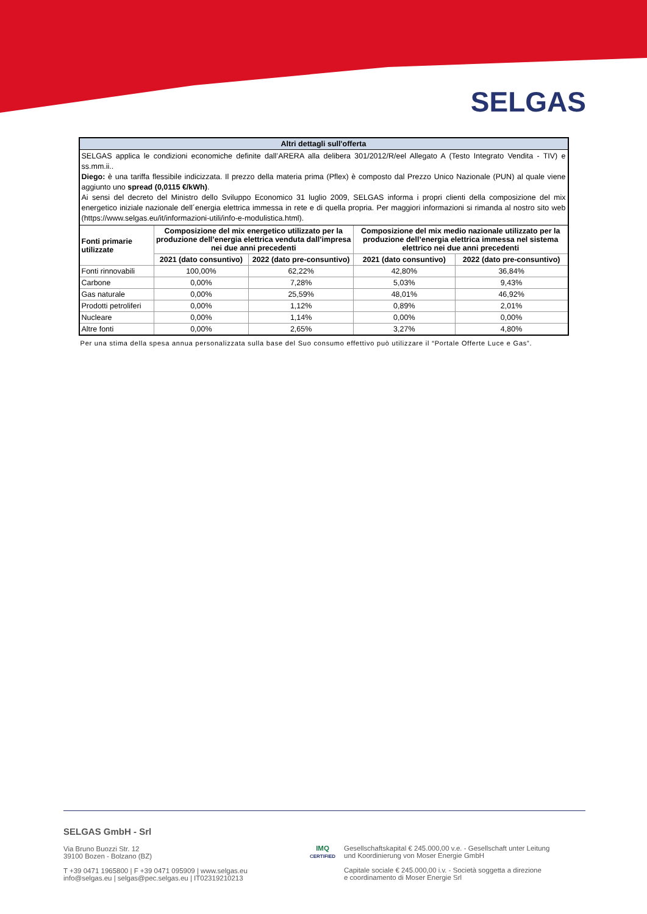SELGAS
| Altri dettagli sull'offerta | | | | |
| --- | --- | --- | --- | --- |
| SELGAS applica le condizioni economiche definite dall’ARERA alla delibera 301/2012/R/eel Allegato A (Testo Integrato Vendita - TIV) e ss.mm.ii.. Diego: è una tariffa flessibile indicizzata. Il prezzo della materia prima (Pflex) è composto dal Prezzo Unico Nazionale (PUN) al quale viene aggiunto uno spread (0,0115 €/kWh) . Ai sensi del decreto del Ministro dello Sviluppo Economico 31 luglio 2009, SELGAS informa i propri clienti della composizione del mix energetico iniziale nazionale dell´energia elettrica immessa in rete e di quella propria. Per maggiori informazioni si rimanda al nostro sito web (https://www.selgas.eu/it/informazioni-utili/info-e-modulistica.html). | | | | |
| Fonti primarie utilizzate | Composizione del mix energetico utilizzato per la produzione dell’energia elettrica venduta dall’impresa nei due anni precedenti | | Composizione del mix medio nazionale utilizzato per la produzione dell’energia elettrica immessa nel sistema elettrico nei due anni precedenti | |
| | 2021 (dato consuntivo) | 2022 (dato pre-consuntivo) | 2021 (dato consuntivo) | 2022 (dato pre-consuntivo) |
| Fonti rinnovabili | 100,00% | 62,22% | 42,80% | 36,84% |
| Carbone | 0,00% | 7,28% | 5,03% | 9,43% |
| Gas naturale | 0,00% | 25,59% | 48,01% | 46,92% |
| Prodotti petroliferi | 0,00% | 1,12% | 0,89% | 2,01% |
| Nucleare | 0,00% | 1,14% | 0,00% | 0,00% |
| Altre fonti | 0,00% | 2,65% | 3,27% | 4,80% |
Per una stima della spesa annua personalizzata sulla base del Suo consumo effettivo può utilizzare il “Portale Offerte Luce e Gas”.
SELGAS GmbH - Srl
Via Bruno Buozzi Str. 12
39100 Bozen - Bolzano (BZ)
T +39 0471 1965800 | F +39 0471 095909 | www.selgas.eu
info@selgas.eu | selgas@pec.selgas.eu | IT02319210213
IMQ
CERTIFIED
Gesellschaftskapital € 245.000,00 v.e. - Gesellschaft unter Leitung
und Koordinierung von Moser Energie GmbH
Capitale sociale € 245.000,00 i.v. - Società soggetta a direzione
e coordinamento di Moser Energie Srl